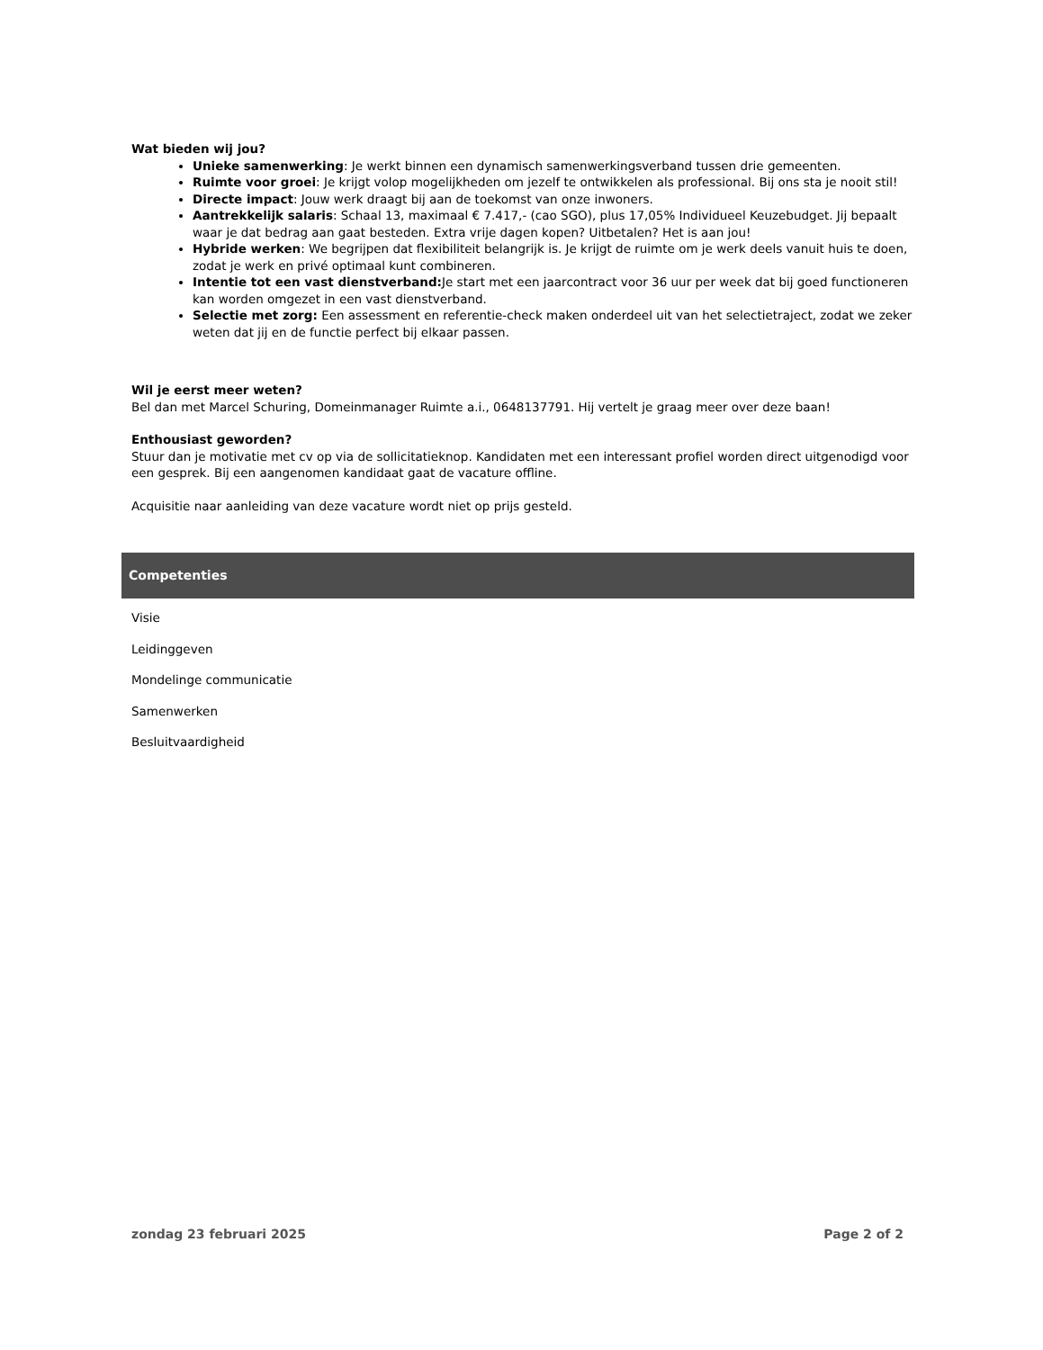Wat bieden wij jou?
Unieke samenwerking: Je werkt binnen een dynamisch samenwerkingsverband tussen drie gemeenten.
Ruimte voor groei: Je krijgt volop mogelijkheden om jezelf te ontwikkelen als professional. Bij ons sta je nooit stil!
Directe impact: Jouw werk draagt bij aan de toekomst van onze inwoners.
Aantrekkelijk salaris: Schaal 13, maximaal € 7.417,- (cao SGO), plus 17,05% Individueel Keuzebudget. Jij bepaalt waar je dat bedrag aan gaat besteden. Extra vrije dagen kopen? Uitbetalen? Het is aan jou!
Hybride werken: We begrijpen dat flexibiliteit belangrijk is. Je krijgt de ruimte om je werk deels vanuit huis te doen, zodat je werk en privé optimaal kunt combineren.
Intentie tot een vast dienstverband: Je start met een jaarcontract voor 36 uur per week dat bij goed functioneren kan worden omgezet in een vast dienstverband.
Selectie met zorg: Een assessment en referentie-check maken onderdeel uit van het selectietraject, zodat we zeker weten dat jij en de functie perfect bij elkaar passen.
Wil je eerst meer weten?
Bel dan met Marcel Schuring, Domeinmanager Ruimte a.i., 0648137791. Hij vertelt je graag meer over deze baan!
Enthousiast geworden?
Stuur dan je motivatie met cv op via de sollicitatieknop. Kandidaten met een interessant profiel worden direct uitgenodigd voor een gesprek. Bij een aangenomen kandidaat gaat de vacature offline.
Acquisitie naar aanleiding van deze vacature wordt niet op prijs gesteld.
Competenties
Visie
Leidinggeven
Mondelinge communicatie
Samenwerken
Besluitvaardigheid
zondag 23 februari 2025 Page 2 of 2